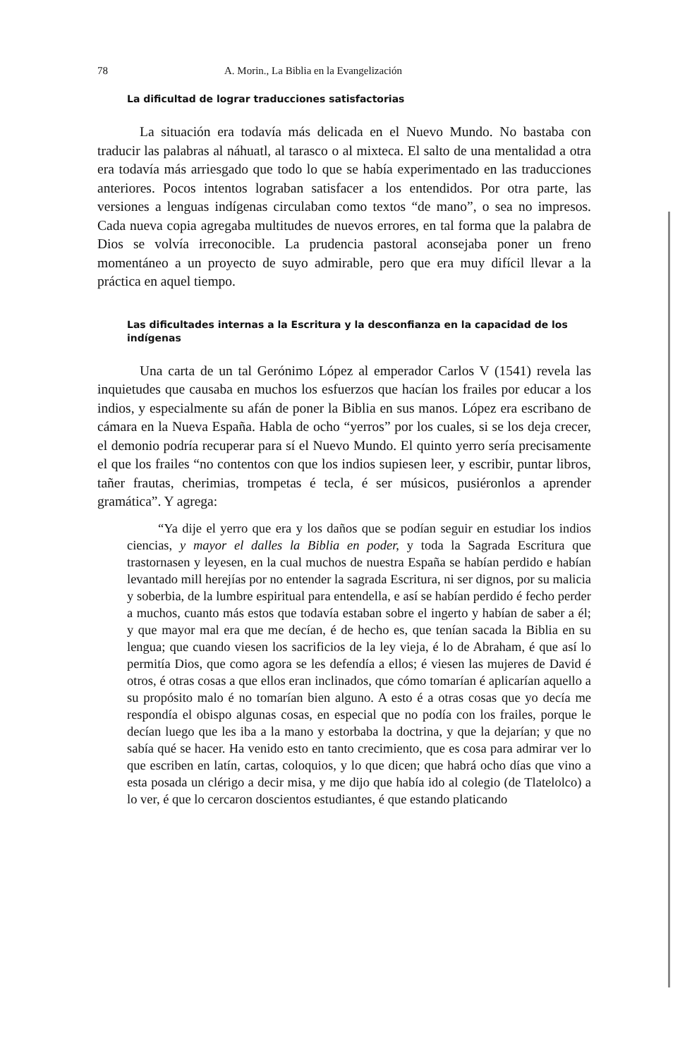78 A. Morin., La Biblia en la Evangelización
La dificultad de lograr traducciones satisfactorias
La situación era todavía más delicada en el Nuevo Mundo. No bastaba con traducir las palabras al náhuatl, al tarasco o al mixteca. El salto de una mentalidad a otra era todavía más arriesgado que todo lo que se había experimentado en las traducciones anteriores. Pocos intentos lograban satisfacer a los entendidos. Por otra parte, las versiones a lenguas indígenas circulaban como textos “de mano”, o sea no impresos. Cada nueva copia agregaba multitudes de nuevos errores, en tal forma que la palabra de Dios se volvía irreconocible. La prudencia pastoral aconsejaba poner un freno momentáneo a un proyecto de suyo admirable, pero que era muy difícil llevar a la práctica en aquel tiempo.
Las dificultades internas a la Escritura y la desconfianza en la capacidad de los indígenas
Una carta de un tal Gerónimo López al emperador Carlos V (1541) revela las inquietudes que causaba en muchos los esfuerzos que hacían los frailes por educar a los indios, y especialmente su afán de poner la Biblia en sus manos. López era escribano de cámara en la Nueva España. Habla de ocho “yerros” por los cuales, si se los deja crecer, el demonio podría recuperar para sí el Nuevo Mundo. El quinto yerro sería precisamente el que los frailes “no contentos con que los indios supiesen leer, y escribir, puntar libros, tañer frautas, cherimias, trompetas é tecla, é ser músicos, pusiéronlos a aprender gramática”. Y agrega:
“Ya dije el yerro que era y los daños que se podían seguir en estudiar los indios ciencias, y mayor el dalles la Biblia en poder, y toda la Sagrada Escritura que trastornasen y leyesen, en la cual muchos de nuestra España se habían perdido e habían levantado mill herejías por no entender la sagrada Escritura, ni ser dignos, por su malicia y soberbia, de la lumbre espiritual para entendella, e así se habían perdido é fecho perder a muchos, cuanto más estos que todavía estaban sobre el ingerto y habían de saber a él; y que mayor mal era que me decían, é de hecho es, que tenían sacada la Biblia en su lengua; que cuando viesen los sacrificios de la ley vieja, é lo de Abraham, é que así lo permitía Dios, que como agora se les defendía a ellos; é viesen las mujeres de David é otros, é otras cosas a que ellos eran inclinados, que cómo tomarían é aplicarían aquello a su propósito malo é no tomarían bien alguno. A esto é a otras cosas que yo decía me respondía el obispo algunas cosas, en especial que no podía con los frailes, porque le decían luego que les iba a la mano y estorbaba la doctrina, y que la dejarían; y que no sabía qué se hacer. Ha venido esto en tanto crecimiento, que es cosa para admirar ver lo que escriben en latín, cartas, coloquios, y lo que dicen; que habrá ocho días que vino a esta posada un clérigo a decir misa, y me dijo que había ido al colegio (de Tlatelolco) a lo ver, é que lo cercaron doscientos estudiantes, é que estando platicando